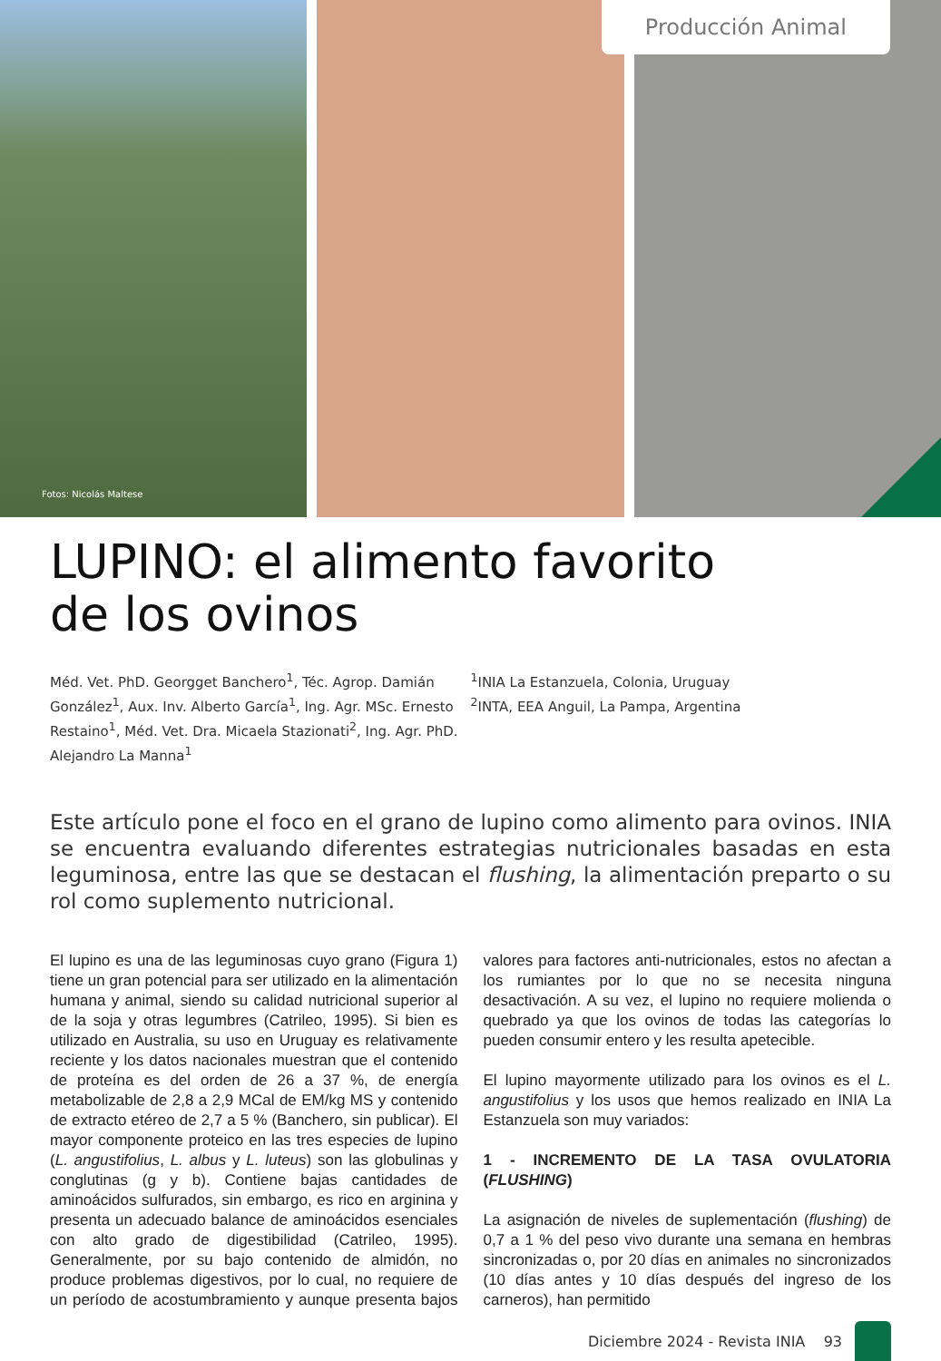Fotos: Nicolás Maltese
Producción Animal
LUPINO: el alimento favorito
de los ovinos
Méd. Vet. PhD. Georgget Banchero<sup>1</sup>, Téc. Agrop. Damián González<sup>1</sup>, Aux. Inv. Alberto García<sup>1</sup>, Ing. Agr. MSc. Ernesto Restaino<sup>1</sup>, Méd. Vet. Dra. Micaela Stazionati<sup>2</sup>, Ing. Agr. PhD. Alejandro La Manna<sup>1</sup>
<sup>1</sup> INIA La Estanzuela, Colonia, Uruguay
<sup>2</sup> INTA, EEA Anguil, La Pampa, Argentina
Este artículo pone el foco en el grano de lupino como alimento para ovinos. INIA se encuentra evaluando diferentes estrategias nutricionales basadas en esta leguminosa, entre las que se destacan el flushing, la alimentación preparto o su rol como suplemento nutricional.
El lupino es una de las leguminosas cuyo grano (Figura 1) tiene un gran potencial para ser utilizado en la alimentación humana y animal, siendo su calidad nutricional superior al de la soja y otras legumbres (Catrileo, 1995). Si bien es utilizado en Australia, su uso en Uruguay es relativamente reciente y los datos nacionales muestran que el contenido de proteína es del orden de 26 a 37 %, de energía metabolizable de 2,8 a 2,9 MCal de EM/kg MS y contenido de extracto etéreo de 2,7 a 5 % (Banchero, sin publicar). El mayor componente proteico en las tres especies de lupino (L. angustifolius, L. albus y L. luteus) son las globulinas y conglutinas (g y b). Contiene bajas cantidades de aminoácidos sulfurados, sin embargo, es rico en arginina y presenta un adecuado balance de aminoácidos esenciales con alto grado de digestibilidad (Catrileo, 1995). Generalmente, por su bajo contenido de almidón, no produce problemas digestivos, por lo cual, no requiere de un período de acostumbramiento y aunque presenta bajos valores para factores anti-nutricionales, estos no afectan a los rumiantes por lo que no se necesita ninguna desactivación. A su vez, el lupino no requiere molienda o quebrado ya que los ovinos de todas las categorías lo pueden consumir entero y les resulta apetecible.
El lupino mayormente utilizado para los ovinos es el L. angustifolius y los usos que hemos realizado en INIA La Estanzuela son muy variados:
1 - INCREMENTO DE LA TASA OVULATORIA (FLUSHING)
La asignación de niveles de suplementación (flushing) de 0,7 a 1 % del peso vivo durante una semana en hembras sincronizadas o, por 20 días en animales no sincronizados (10 días antes y 10 días después del ingreso de los carneros), han permitido
Diciembre 2024 - Revista INIA 93